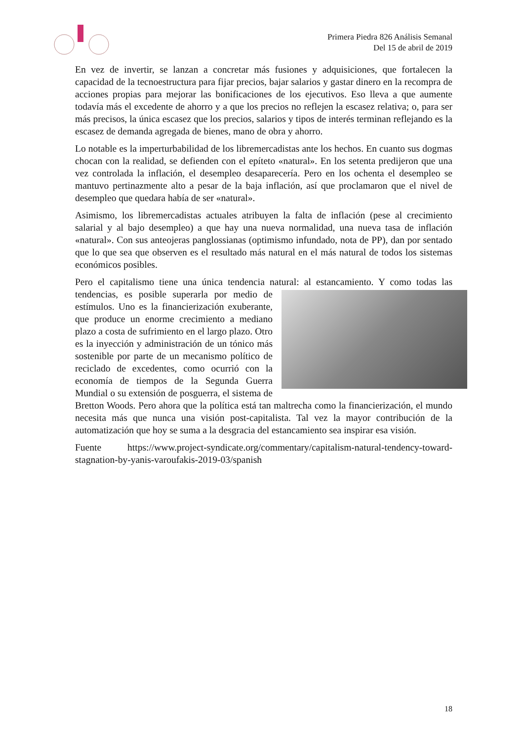Primera Piedra 826 Análisis Semanal
Del 15 de abril de 2019
En vez de invertir, se lanzan a concretar más fusiones y adquisiciones, que fortalecen la capacidad de la tecnoestructura para fijar precios, bajar salarios y gastar dinero en la recompra de acciones propias para mejorar las bonificaciones de los ejecutivos. Eso lleva a que aumente todavía más el excedente de ahorro y a que los precios no reflejen la escasez relativa; o, para ser más precisos, la única escasez que los precios, salarios y tipos de interés terminan reflejando es la escasez de demanda agregada de bienes, mano de obra y ahorro.
Lo notable es la imperturbabilidad de los libremercadistas ante los hechos. En cuanto sus dogmas chocan con la realidad, se defienden con el epíteto «natural». En los setenta predijeron que una vez controlada la inflación, el desempleo desaparecería. Pero en los ochenta el desempleo se mantuvo pertinazmente alto a pesar de la baja inflación, así que proclamaron que el nivel de desempleo que quedara había de ser «natural».
Asimismo, los libremercadistas actuales atribuyen la falta de inflación (pese al crecimiento salarial y al bajo desempleo) a que hay una nueva normalidad, una nueva tasa de inflación «natural». Con sus anteojeras panglossianas (optimismo infundado, nota de PP), dan por sentado que lo que sea que observen es el resultado más natural en el más natural de todos los sistemas económicos posibles.
Pero el capitalismo tiene una única tendencia natural: al estancamiento. Y como todas las tendencias, es posible superarla por medio de estímulos. Uno es la financierización exuberante, que produce un enorme crecimiento a mediano plazo a costa de sufrimiento en el largo plazo. Otro es la inyección y administración de un tónico más sostenible por parte de un mecanismo político de reciclado de excedentes, como ocurrió con la economía de tiempos de la Segunda Guerra Mundial o su extensión de posguerra, el sistema de Bretton Woods. Pero ahora que la política está tan maltrecha como la financierización, el mundo necesita más que nunca una visión post-capitalista. Tal vez la mayor contribución de la automatización que hoy se suma a la desgracia del estancamiento sea inspirar esa visión.
Fuente https://www.project-syndicate.org/commentary/capitalism-natural-tendency-toward-stagnation-by-yanis-varoufakis-2019-03/spanish
18